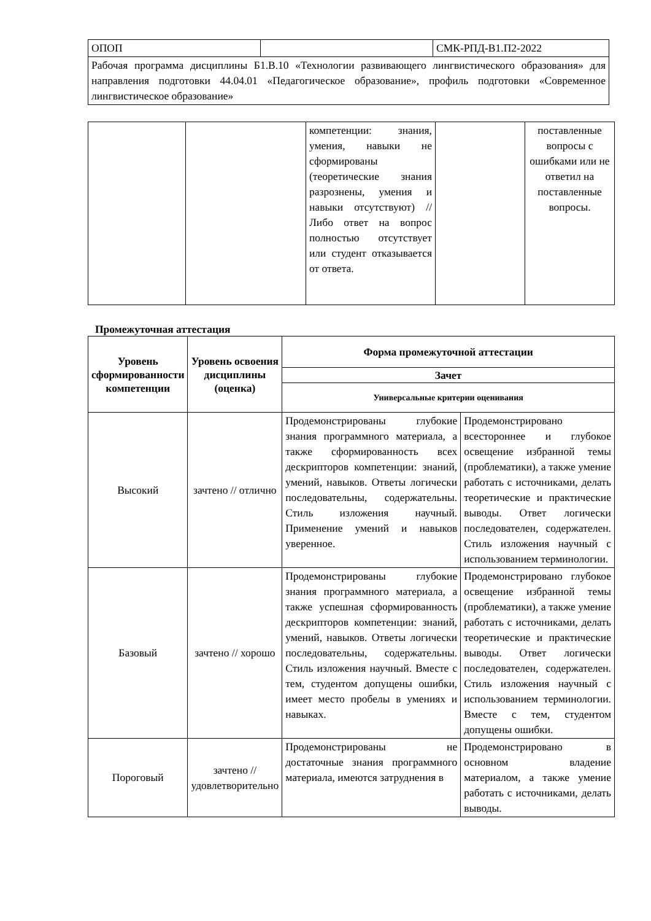| ОПОП | | СМК-РПД-В1.П2-2022 |
| Рабочая программа дисциплины Б1.В.10 «Технологии развивающего лингвистического образования» для направления подготовки 44.04.01 «Педагогическое образование», профиль подготовки «Современное лингвистическое образование» | | |
| | | компетенции: знания, умения, навыки не сформированы (теоретические знания разрознены, умения и навыки отсутствуют) // Либо ответ на вопрос полностью отсутствует или студент отказывается от ответа. | | поставленные вопросы с ошибками или не ответил на поставленные вопросы. |
Промежуточная аттестация
| Уровень сформированности компетенции | Уровень освоения дисциплины (оценка) | Форма промежуточной аттестации | |
| --- | --- | --- | --- |
| | | Зачет | |
| | | Универсальные критерии оценивания | |
| Высокий | зачтено // отлично | Продемонстрированы глубокие знания программного материала, а также сформированность всех дескрипторов компетенции: знаний, умений, навыков. Ответы логически последовательны, содержательны. Стиль изложения научный. Применение умений и навыков уверенное. | Продемонстрировано всестороннее и глубокое освещение избранной темы (проблематики), а также умение работать с источниками, делать теоретические и практические выводы. Ответ логически последователен, содержателен. Стиль изложения научный с использованием терминологии. |
| Базовый | зачтено // хорошо | Продемонстрированы глубокие знания программного материала, а также успешная сформированность дескрипторов компетенции: знаний, умений, навыков. Ответы логически последовательны, содержательны. Стиль изложения научный. Вместе с тем, студентом допущены ошибки, имеет место пробелы в умениях и навыках. | Продемонстрировано глубокое освещение избранной темы (проблематики), а также умение работать с источниками, делать теоретические и практические выводы. Ответ логически последователен, содержателен. Стиль изложения научный с использованием терминологии. Вместе с тем, студентом допущены ошибки. |
| Пороговый | зачтено // удовлетворительно | Продемонстрированы не достаточные знания программного материала, имеются затруднения в | Продемонстрировано в основном владение материалом, а также умение работать с источниками, делать выводы. |